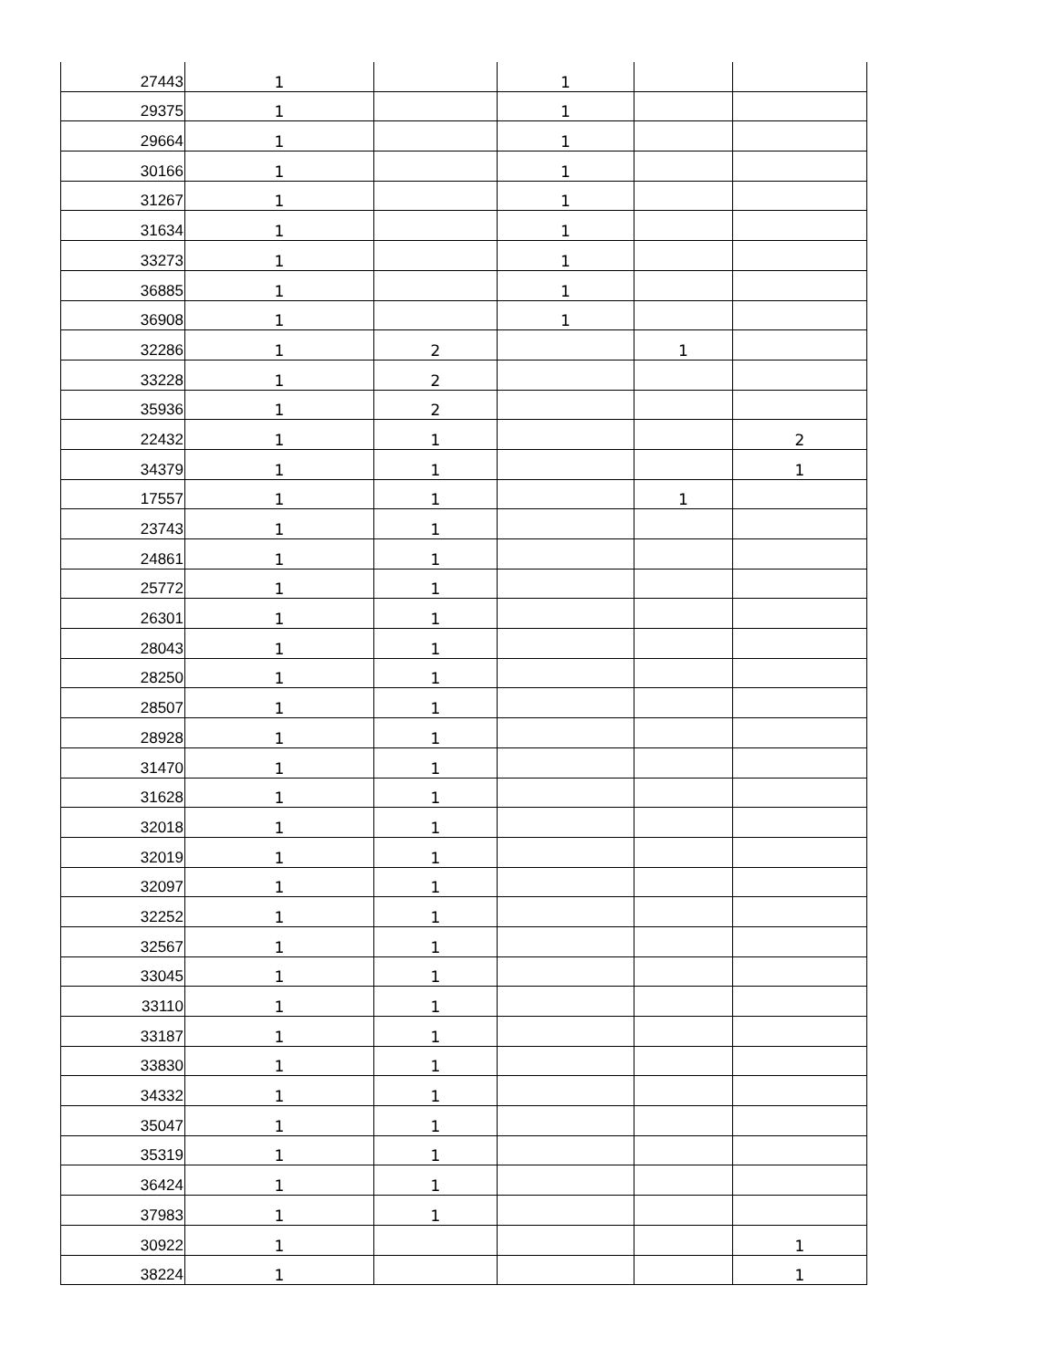| 27443 | 1 | | 1 | | |
| 29375 | 1 | | 1 | | |
| 29664 | 1 | | 1 | | |
| 30166 | 1 | | 1 | | |
| 31267 | 1 | | 1 | | |
| 31634 | 1 | | 1 | | |
| 33273 | 1 | | 1 | | |
| 36885 | 1 | | 1 | | |
| 36908 | 1 | | 1 | | |
| 32286 | 1 | 2 | | 1 | |
| 33228 | 1 | 2 | | | |
| 35936 | 1 | 2 | | | |
| 22432 | 1 | 1 | | | 2 |
| 34379 | 1 | 1 | | | 1 |
| 17557 | 1 | 1 | | 1 | |
| 23743 | 1 | 1 | | | |
| 24861 | 1 | 1 | | | |
| 25772 | 1 | 1 | | | |
| 26301 | 1 | 1 | | | |
| 28043 | 1 | 1 | | | |
| 28250 | 1 | 1 | | | |
| 28507 | 1 | 1 | | | |
| 28928 | 1 | 1 | | | |
| 31470 | 1 | 1 | | | |
| 31628 | 1 | 1 | | | |
| 32018 | 1 | 1 | | | |
| 32019 | 1 | 1 | | | |
| 32097 | 1 | 1 | | | |
| 32252 | 1 | 1 | | | |
| 32567 | 1 | 1 | | | |
| 33045 | 1 | 1 | | | |
| 33110 | 1 | 1 | | | |
| 33187 | 1 | 1 | | | |
| 33830 | 1 | 1 | | | |
| 34332 | 1 | 1 | | | |
| 35047 | 1 | 1 | | | |
| 35319 | 1 | 1 | | | |
| 36424 | 1 | 1 | | | |
| 37983 | 1 | 1 | | | |
| 30922 | 1 | | | | 1 |
| 38224 | 1 | | | | 1 |